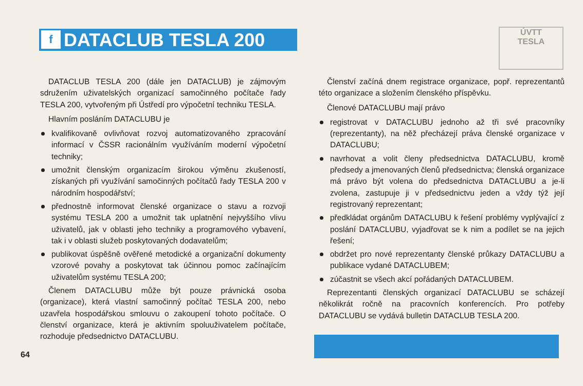f DATACLUB TESLA 200
ÚVTT
TESLA
DATACLUB TESLA 200 (dále jen DATACLUB) je zájmovým sdružením uživatelských organizací samočinného počítače řady TESLA 200, vytvořeným při Ústředí pro výpočetní techniku TESLA.
Hlavním posláním DATACLUBU je
kvalifikovaně ovlivňovat rozvoj automatizovaného zpracování informací v ČSSR racionálním využíváním moderní výpočetní techniky;
umožnit členským organizacím širokou výměnu zkušeností, získaných při využívání samočinných počítačů řady TESLA 200 v národním hospodářství;
přednostně informovat členské organizace o stavu a rozvoji systému TESLA 200 a umožnit tak uplatnění nejvyššího vlivu uživatelů, jak v oblasti jeho techniky a programového vybavení, tak i v oblasti služeb poskytovaných dodavatelům;
publikovat úspěšně ověřené metodické a organizační dokumenty vzorové povahy a poskytovat tak účinnou pomoc začínajícím uživatelům systému TESLA 200;
Členem DATACLUBU může být pouze právnická osoba (organizace), která vlastní samočinný počítač TESLA 200, nebo uzavřela hospodářskou smlouvu o zakoupení tohoto počítače. O členství organizace, která je aktivním spoluuživatelem počítače, rozhoduje předsednictvo DATACLUBU.
Členství začíná dnem registrace organizace, popř. reprezentantů této organizace a složením členského příspěvku.
Členové DATACLUBU mají právo
registrovat v DATACLUBU jednoho až tři své pracovníky (reprezentanty), na něž přecházejí práva členské organizace v DATACLUBU;
navrhovat a volit členy předsednictva DATACLUBU, kromě předsedy a jmenovaných členů předsednictva; členská organizace má právo být volena do předsednictva DATACLUBU a je-li zvolena, zastupuje ji v předsednictvu jeden a vždy týž její registrovaný reprezentant;
předkládat orgánům DATACLUBU k řešení problémy vyplývající z poslání DATACLUBU, vyjadřovat se k nim a podílet se na jejich řešení;
obdržet pro nové reprezentanty členské průkazy DATACLUBU a publikace vydané DATACLUBEM;
zúčastnit se všech akcí pořádaných DATACLUBEM.
Reprezentanti členských organizací DATACLUBU se scházejí několikrát ročně na pracovních konferencích. Pro potřeby DATACLUBU se vydává bulletin DATACLUB TESLA 200.
64